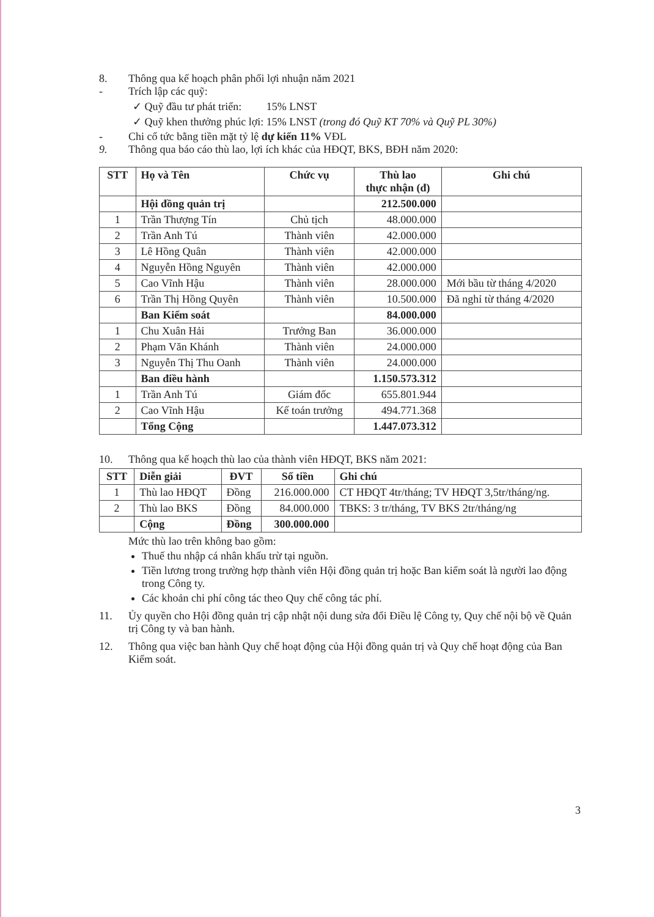8. Thông qua kế hoạch phân phối lợi nhuận năm 2021
- Trích lập các quỹ:
✓ Quỹ đầu tư phát triển: 15% LNST
✓ Quỹ khen thưởng phúc lợi: 15% LNST (trong đó Quỹ KT 70% và Quỹ PL 30%)
- Chi cổ tức bằng tiền mặt tỷ lệ dự kiến 11% VĐL
9. Thông qua báo cáo thù lao, lợi ích khác của HĐQT, BKS, BĐH năm 2020:
| STT | Họ và Tên | Chức vụ | Thù lao thực nhận (đ) | Ghi chú |
| --- | --- | --- | --- | --- |
| | Hội đồng quản trị | | 212.500.000 | |
| 1 | Trần Thượng Tín | Chủ tịch | 48.000.000 | |
| 2 | Trần Anh Tú | Thành viên | 42.000.000 | |
| 3 | Lê Hồng Quân | Thành viên | 42.000.000 | |
| 4 | Nguyễn Hồng Nguyên | Thành viên | 42.000.000 | |
| 5 | Cao Vĩnh Hậu | Thành viên | 28.000.000 | Mới bầu từ tháng 4/2020 |
| 6 | Trần Thị Hồng Quyên | Thành viên | 10.500.000 | Đã nghỉ từ tháng 4/2020 |
| | Ban Kiểm soát | | 84.000.000 | |
| 1 | Chu Xuân Hải | Trưởng Ban | 36.000.000 | |
| 2 | Phạm Văn Khánh | Thành viên | 24.000.000 | |
| 3 | Nguyễn Thị Thu Oanh | Thành viên | 24.000.000 | |
| | Ban điều hành | | 1.150.573.312 | |
| 1 | Trần Anh Tú | Giám đốc | 655.801.944 | |
| 2 | Cao Vĩnh Hậu | Kế toán trưởng | 494.771.368 | |
| | Tổng Cộng | | 1.447.073.312 | |
10. Thông qua kế hoạch thù lao của thành viên HĐQT, BKS năm 2021:
| STT | Diễn giải | ĐVT | Số tiền | Ghi chú |
| --- | --- | --- | --- | --- |
| 1 | Thù lao HĐQT | Đồng | 216.000.000 | CT HĐQT 4tr/tháng; TV HĐQT 3,5tr/tháng/ng. |
| 2 | Thù lao BKS | Đồng | 84.000.000 | TBKS: 3 tr/tháng, TV BKS 2tr/tháng/ng |
| | Cộng | Đồng | 300.000.000 | |
Mức thù lao trên không bao gồm:
Thuế thu nhập cá nhân khấu trừ tại nguồn.
Tiền lương trong trường hợp thành viên Hội đồng quản trị hoặc Ban kiểm soát là người lao động trong Công ty.
Các khoản chi phí công tác theo Quy chế công tác phí.
11. Ủy quyền cho Hội đồng quản trị cập nhật nội dung sửa đổi Điều lệ Công ty, Quy chế nội bộ về Quản trị Công ty và ban hành.
12. Thông qua việc ban hành Quy chế hoạt động của Hội đồng quản trị và Quy chế hoạt động của Ban Kiểm soát.
3